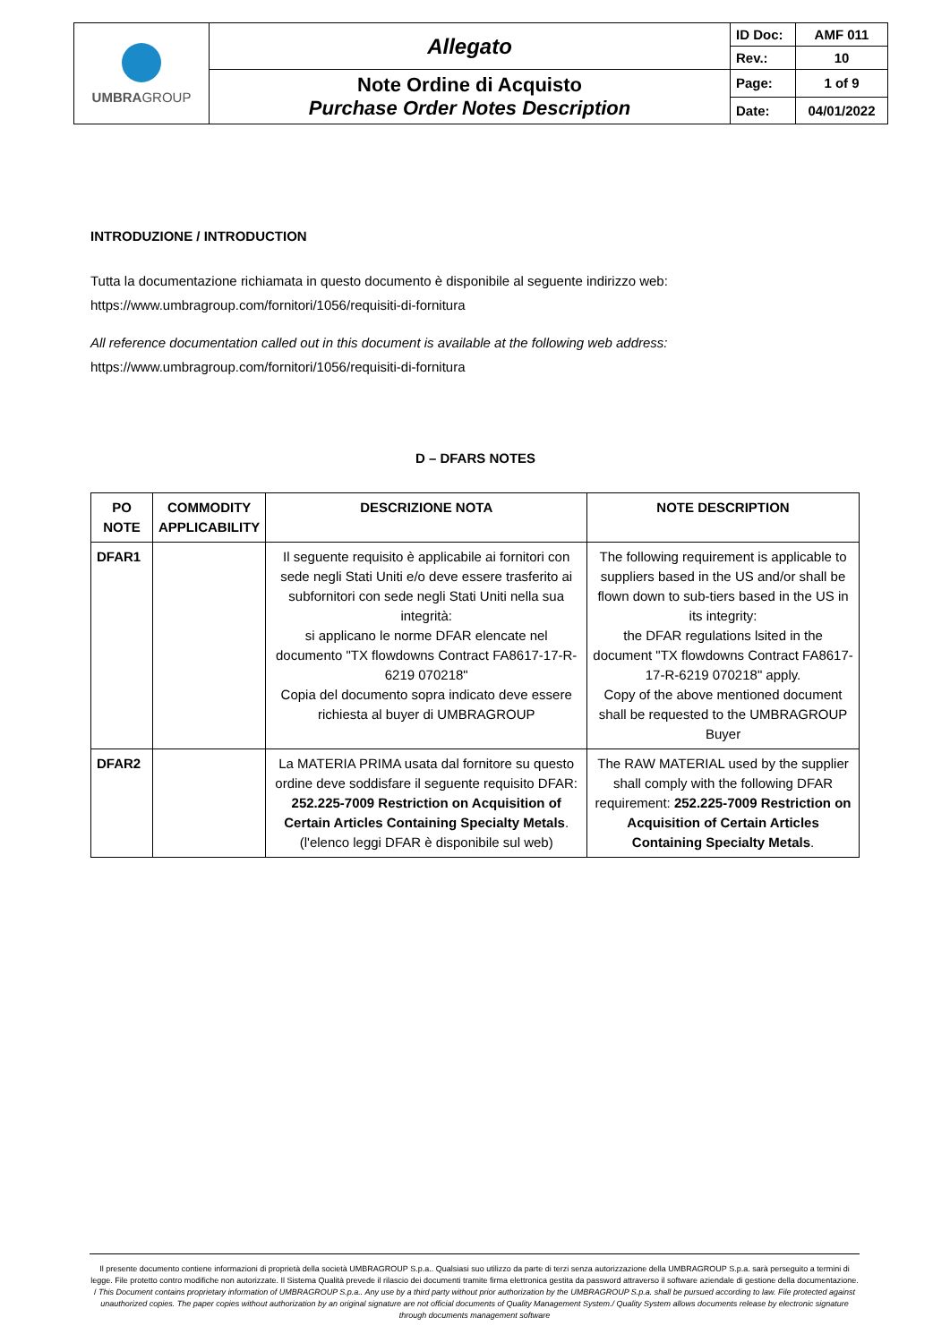| UMBRA GROUP | Allegato | ID Doc: | AMF 011 |
| | | Rev.: | 10 |
| | Note Ordine di Acquisto Purchase Order Notes Description | Page: | 1 of 9 |
| | | Date: | 04/01/2022 |
INTRODUZIONE / INTRODUCTION
Tutta la documentazione richiamata in questo documento è disponibile al seguente indirizzo web:
https://www.umbragroup.com/fornitori/1056/requisiti-di-fornitura
All reference documentation called out in this document is available at the following web address:
https://www.umbragroup.com/fornitori/1056/requisiti-di-fornitura
D – DFARS NOTES
| PO NOTE | COMMODITY APPLICABILITY | DESCRIZIONE NOTA | NOTE DESCRIPTION |
| --- | --- | --- | --- |
| DFAR1 | | Il seguente requisito è applicabile ai fornitori con sede negli Stati Uniti e/o deve essere trasferito ai subfornitori con sede negli Stati Uniti nella sua integrità: si applicano le norme DFAR elencate nel documento "TX flowdowns Contract FA8617-17-R-6219 070218" Copia del documento sopra indicato deve essere richiesta al buyer di UMBRAGROUP | The following requirement is applicable to suppliers based in the US and/or shall be flown down to sub-tiers based in the US in its integrity: the DFAR regulations lsited in the document "TX flowdowns Contract FA8617-17-R-6219 070218" apply. Copy of the above mentioned document shall be requested to the UMBRAGROUP Buyer |
| DFAR2 | | La MATERIA PRIMA usata dal fornitore su questo ordine deve soddisfare il seguente requisito DFAR: 252.225-7009 Restriction on Acquisition of Certain Articles Containing Specialty Metals . (l'elenco leggi DFAR è disponibile sul web) | The RAW MATERIAL used by the supplier shall comply with the following DFAR requirement: 252.225-7009 Restriction on Acquisition of Certain Articles Containing Specialty Metals . |
Il presente documento contiene informazioni di proprietà della società UMBRAGROUP S.p.a.. Qualsiasi suo utilizzo da parte di terzi senza autorizzazione della UMBRAGROUP S.p.a. sarà perseguito a termini di legge. File protetto contro modifiche non autorizzate. Il Sistema Qualità prevede il rilascio dei documenti tramite firma elettronica gestita da password attraverso il software aziendale di gestione della documentazione. / This Document contains proprietary information of UMBRAGROUP S.p.a.. Any use by a third party without prior authorization by the UMBRAGROUP S.p.a. shall be pursued according to law. File protected against unauthorized copies. The paper copies without authorization by an original signature are not official documents of Quality Management System./ Quality System allows documents release by electronic signature through documents management software